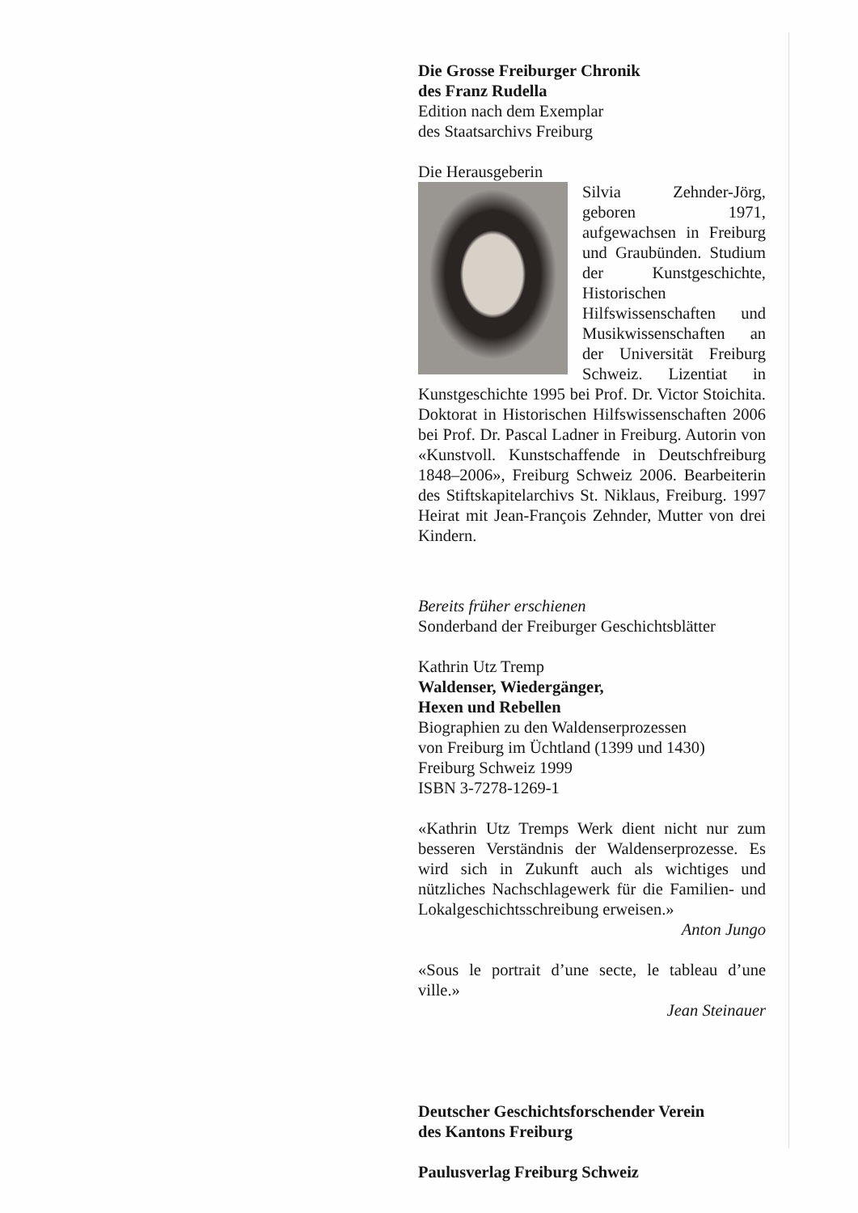Die Grosse Freiburger Chronik
des Franz Rudella
Edition nach dem Exemplar
des Staatsarchivs Freiburg
Die Herausgeberin
Silvia Zehnder-Jörg, geboren 1971, aufgewachsen in Freiburg und Graubünden. Studium der Kunstgeschichte, Historischen Hilfswissenschaften und Musikwissenschaften an der Universität Freiburg Schweiz. Lizentiat in Kunstgeschichte 1995 bei Prof. Dr. Victor Stoichita. Doktorat in Historischen Hilfswissenschaften 2006 bei Prof. Dr. Pascal Ladner in Freiburg. Autorin von «Kunstvoll. Kunstschaffende in Deutschfreiburg 1848–2006», Freiburg Schweiz 2006. Bearbeiterin des Stiftskapitelarchivs St. Niklaus, Freiburg. 1997 Heirat mit Jean-François Zehnder, Mutter von drei Kindern.
Bereits früher erschienen
Sonderband der Freiburger Geschichtsblätter
Kathrin Utz Tremp
Waldenser, Wiedergänger,
Hexen und Rebellen
Biographien zu den Waldenserprozessen
von Freiburg im Üchtland (1399 und 1430)
Freiburg Schweiz 1999
ISBN 3-7278-1269-1
«Kathrin Utz Tremps Werk dient nicht nur zum besseren Verständnis der Waldenserprozesse. Es wird sich in Zukunft auch als wichtiges und nützliches Nachschlagewerk für die Familien- und Lokalgeschichtsschreibung erweisen.»
Anton Jungo
«Sous le portrait d’une secte, le tableau d’une ville.»
Jean Steinauer
Deutscher Geschichtsforschender Verein
des Kantons Freiburg
Paulusverlag Freiburg Schweiz